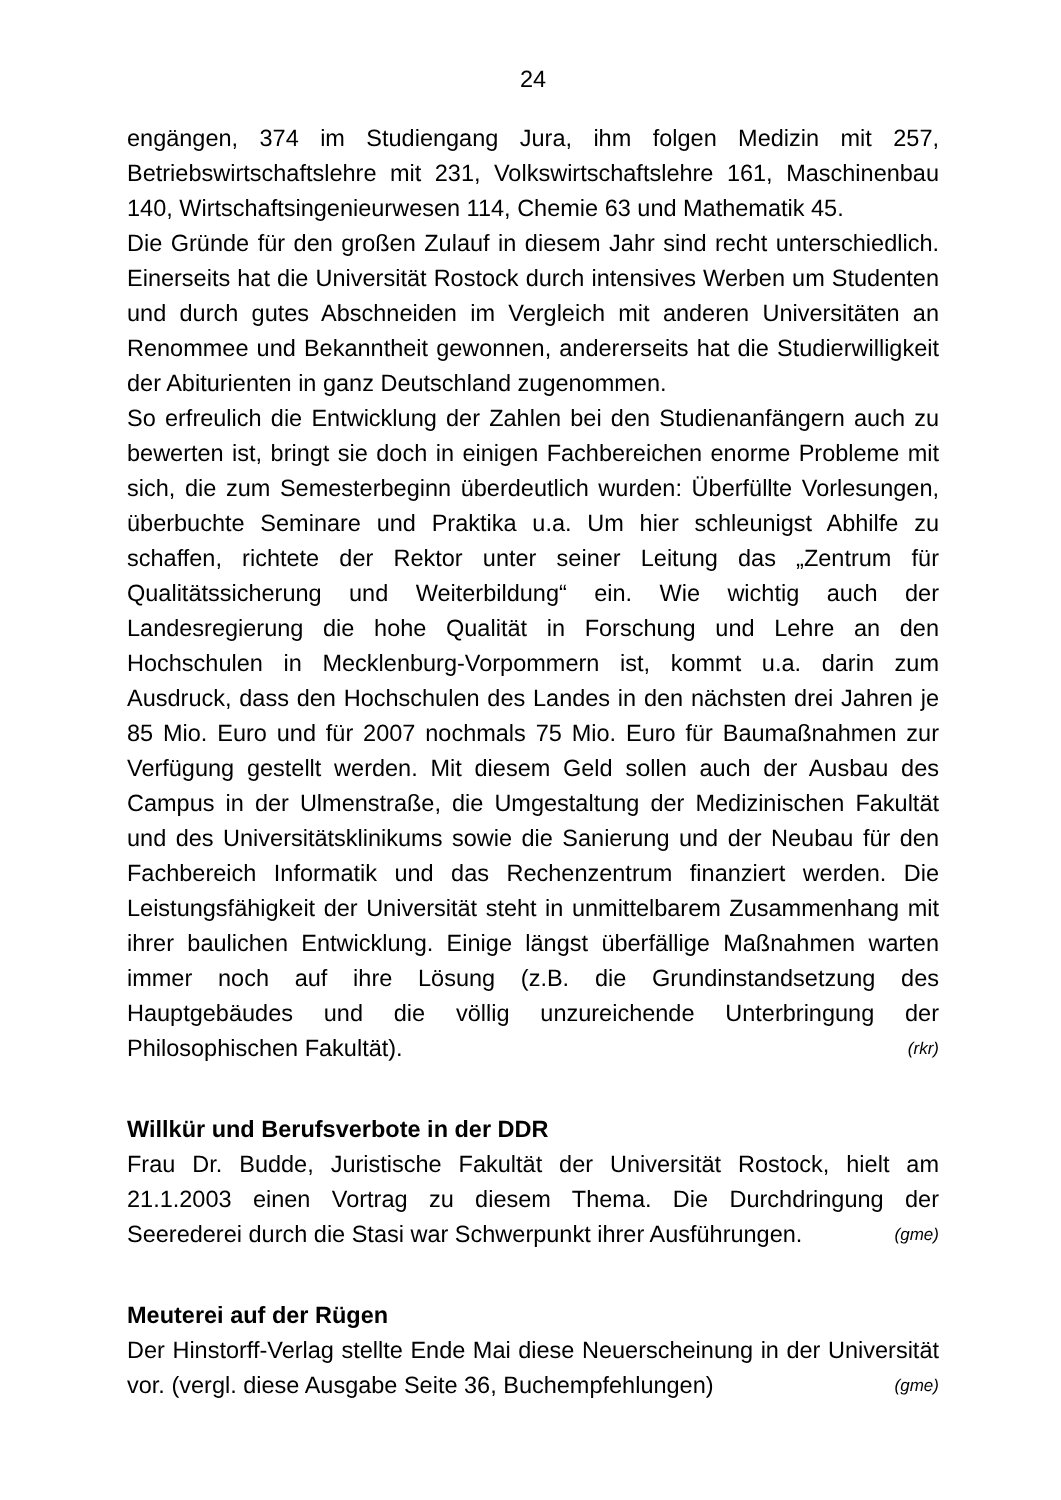24
engängen, 374 im Studiengang Jura, ihm folgen Medizin mit 257, Betriebswirtschaftslehre mit 231, Volkswirtschaftslehre 161, Maschinenbau 140, Wirtschaftsingenieurwesen 114, Chemie 63 und Mathematik 45.
Die Gründe für den großen Zulauf in diesem Jahr sind recht unterschiedlich. Einerseits hat die Universität Rostock durch intensives Werben um Studenten und durch gutes Abschneiden im Vergleich mit anderen Universitäten an Renommee und Bekanntheit gewonnen, andererseits hat die Studierwilligkeit der Abiturienten in ganz Deutschland zugenommen.
So erfreulich die Entwicklung der Zahlen bei den Studienanfängern auch zu bewerten ist, bringt sie doch in einigen Fachbereichen enorme Probleme mit sich, die zum Semesterbeginn überdeutlich wurden: Überfüllte Vorlesungen, überbuchte Seminare und Praktika u.a. Um hier schleunigst Abhilfe zu schaffen, richtete der Rektor unter seiner Leitung das „Zentrum für Qualitätssicherung und Weiterbildung“ ein. Wie wichtig auch der Landesregierung die hohe Qualität in Forschung und Lehre an den Hochschulen in Mecklenburg-Vorpommern ist, kommt u.a. darin zum Ausdruck, dass den Hochschulen des Landes in den nächsten drei Jahren je 85 Mio. Euro und für 2007 nochmals 75 Mio. Euro für Baumaßnahmen zur Verfügung gestellt werden. Mit diesem Geld sollen auch der Ausbau des Campus in der Ulmenstraße, die Umgestaltung der Medizinischen Fakultät und des Universitätsklinikums sowie die Sanierung und der Neubau für den Fachbereich Informatik und das Rechenzentrum finanziert werden. Die Leistungsfähigkeit der Universität steht in unmittelbarem Zusammenhang mit ihrer baulichen Entwicklung. Einige längst überfällige Maßnahmen warten immer noch auf ihre Lösung (z.B. die Grundinstandsetzung des Hauptgebäudes und die völlig unzureichende Unterbringung der Philosophischen Fakultät). (rkr)
Willkür und Berufsverbote in der DDR
Frau Dr. Budde, Juristische Fakultät der Universität Rostock, hielt am 21.1.2003 einen Vortrag zu diesem Thema. Die Durchdringung der Seerederei durch die Stasi war Schwerpunkt ihrer Ausführungen. (gme)
Meuterei auf der Rügen
Der Hinstorff-Verlag stellte Ende Mai diese Neuerscheinung in der Universität vor. (vergl. diese Ausgabe Seite 36, Buchempfehlungen) (gme)